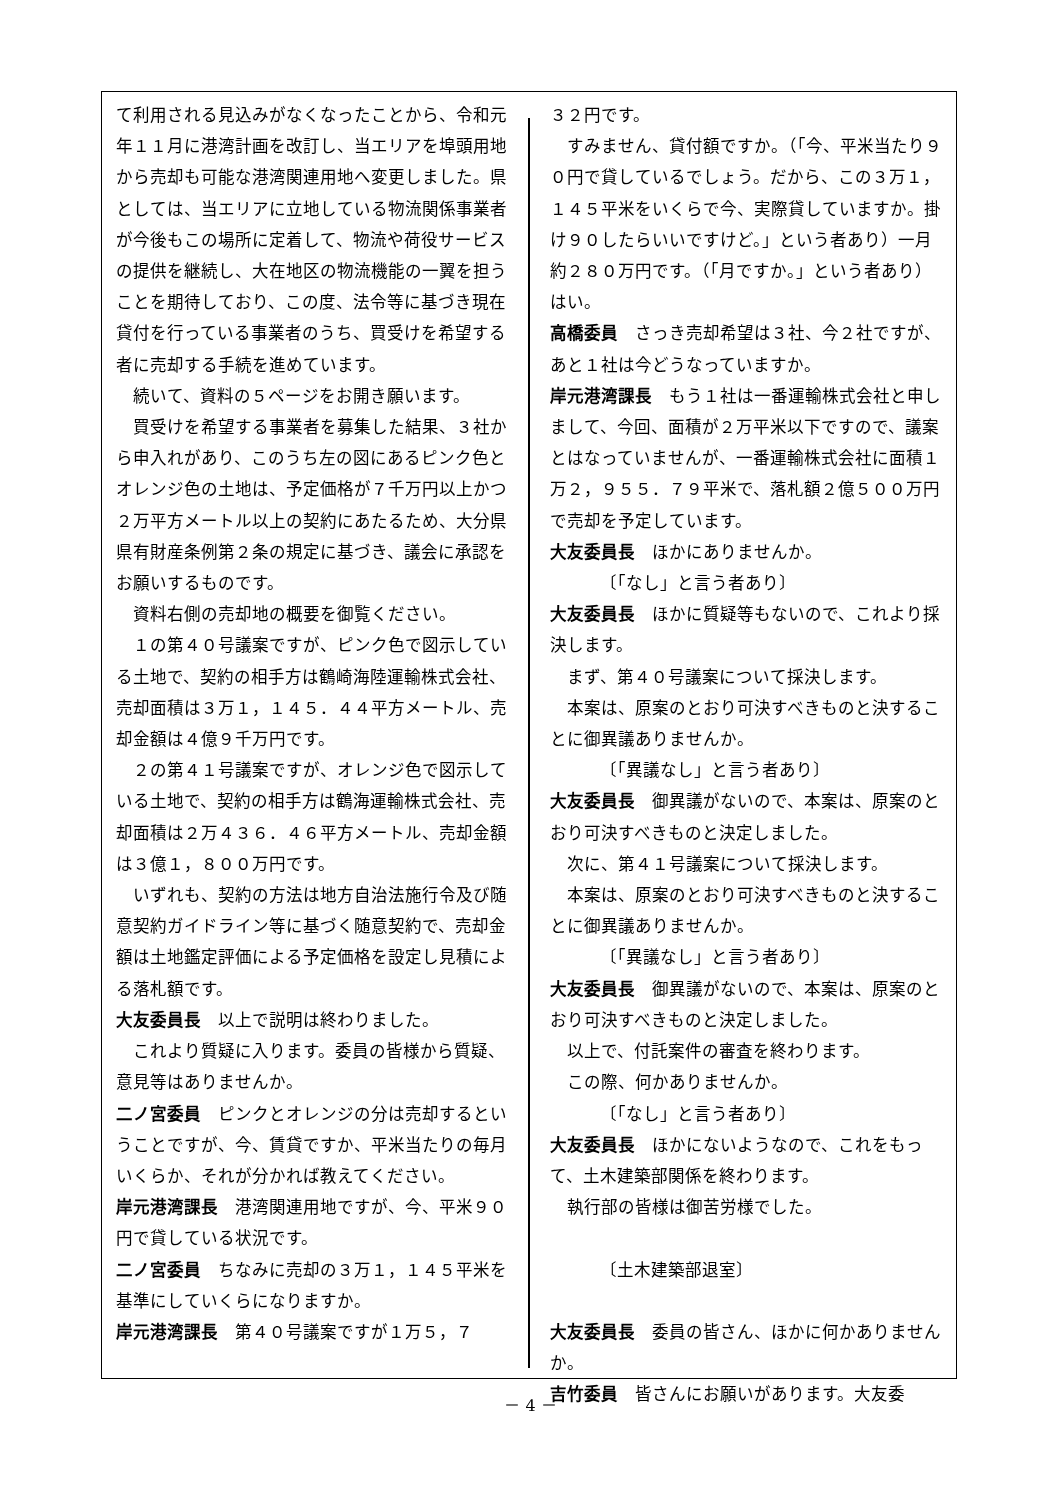て利用される見込みがなくなったことから、令和元年１１月に港湾計画を改訂し、当エリアを埠頭用地から売却も可能な港湾関連用地へ変更しました。県としては、当エリアに立地している物流関係事業者が今後もこの場所に定着して、物流や荷役サービスの提供を継続し、大在地区の物流機能の一翼を担うことを期待しており、この度、法令等に基づき現在貸付を行っている事業者のうち、買受けを希望する者に売却する手続を進めています。
続いて、資料の５ページをお開き願います。
買受けを希望する事業者を募集した結果、３社から申入れがあり、このうち左の図にあるピンク色とオレンジ色の土地は、予定価格が７千万円以上かつ２万平方メートル以上の契約にあたるため、大分県県有財産条例第２条の規定に基づき、議会に承認をお願いするものです。
資料右側の売却地の概要を御覧ください。
１の第４０号議案ですが、ピンク色で図示している土地で、契約の相手方は鶴崎海陸運輸株式会社、売却面積は３万１，１４５．４４平方メートル、売却金額は４億９千万円です。
２の第４１号議案ですが、オレンジ色で図示している土地で、契約の相手方は鶴海運輸株式会社、売却面積は２万４３６．４６平方メートル、売却金額は３億１，８００万円です。
いずれも、契約の方法は地方自治法施行令及び随意契約ガイドライン等に基づく随意契約で、売却金額は土地鑑定評価による予定価格を設定し見積による落札額です。
大友委員長　以上で説明は終わりました。
これより質疑に入ります。委員の皆様から質疑、意見等はありませんか。
二ノ宮委員　ピンクとオレンジの分は売却するということですが、今、賃貸ですか、平米当たりの毎月いくらか、それが分かれば教えてください。
岸元港湾課長　港湾関連用地ですが、今、平米９０円で貸している状況です。
二ノ宮委員　ちなみに売却の３万１，１４５平米を基準にしていくらになりますか。
岸元港湾課長　第４０号議案ですが１万５，７
３２円です。
すみません、貸付額ですか。（「今、平米当たり９０円で貸しているでしょう。だから、この３万１，１４５平米をいくらで今、実際貸していますか。掛け９０したらいいですけど。」という者あり）一月約２８０万円です。（「月ですか。」という者あり）はい。
高橋委員　さっき売却希望は３社、今２社ですが、あと１社は今どうなっていますか。
岸元港湾課長　もう１社は一番運輸株式会社と申しまして、今回、面積が２万平米以下ですので、議案とはなっていませんが、一番運輸株式会社に面積１万２，９５５．７９平米で、落札額２億５００万円で売却を予定しています。
大友委員長　ほかにありませんか。
〔「なし」と言う者あり〕
大友委員長　ほかに質疑等もないので、これより採決します。
まず、第４０号議案について採決します。
本案は、原案のとおり可決すべきものと決することに御異議ありませんか。
〔「異議なし」と言う者あり〕
大友委員長　御異議がないので、本案は、原案のとおり可決すべきものと決定しました。
次に、第４１号議案について採決します。
本案は、原案のとおり可決すべきものと決することに御異議ありませんか。
〔「異議なし」と言う者あり〕
大友委員長　御異議がないので、本案は、原案のとおり可決すべきものと決定しました。
以上で、付託案件の審査を終わります。
この際、何かありませんか。
〔「なし」と言う者あり〕
大友委員長　ほかにないようなので、これをもって、土木建築部関係を終わります。
執行部の皆様は御苦労様でした。
〔土木建築部退室〕
大友委員長　委員の皆さん、ほかに何かありませんか。
吉竹委員　皆さんにお願いがあります。大友委
－ 4 －